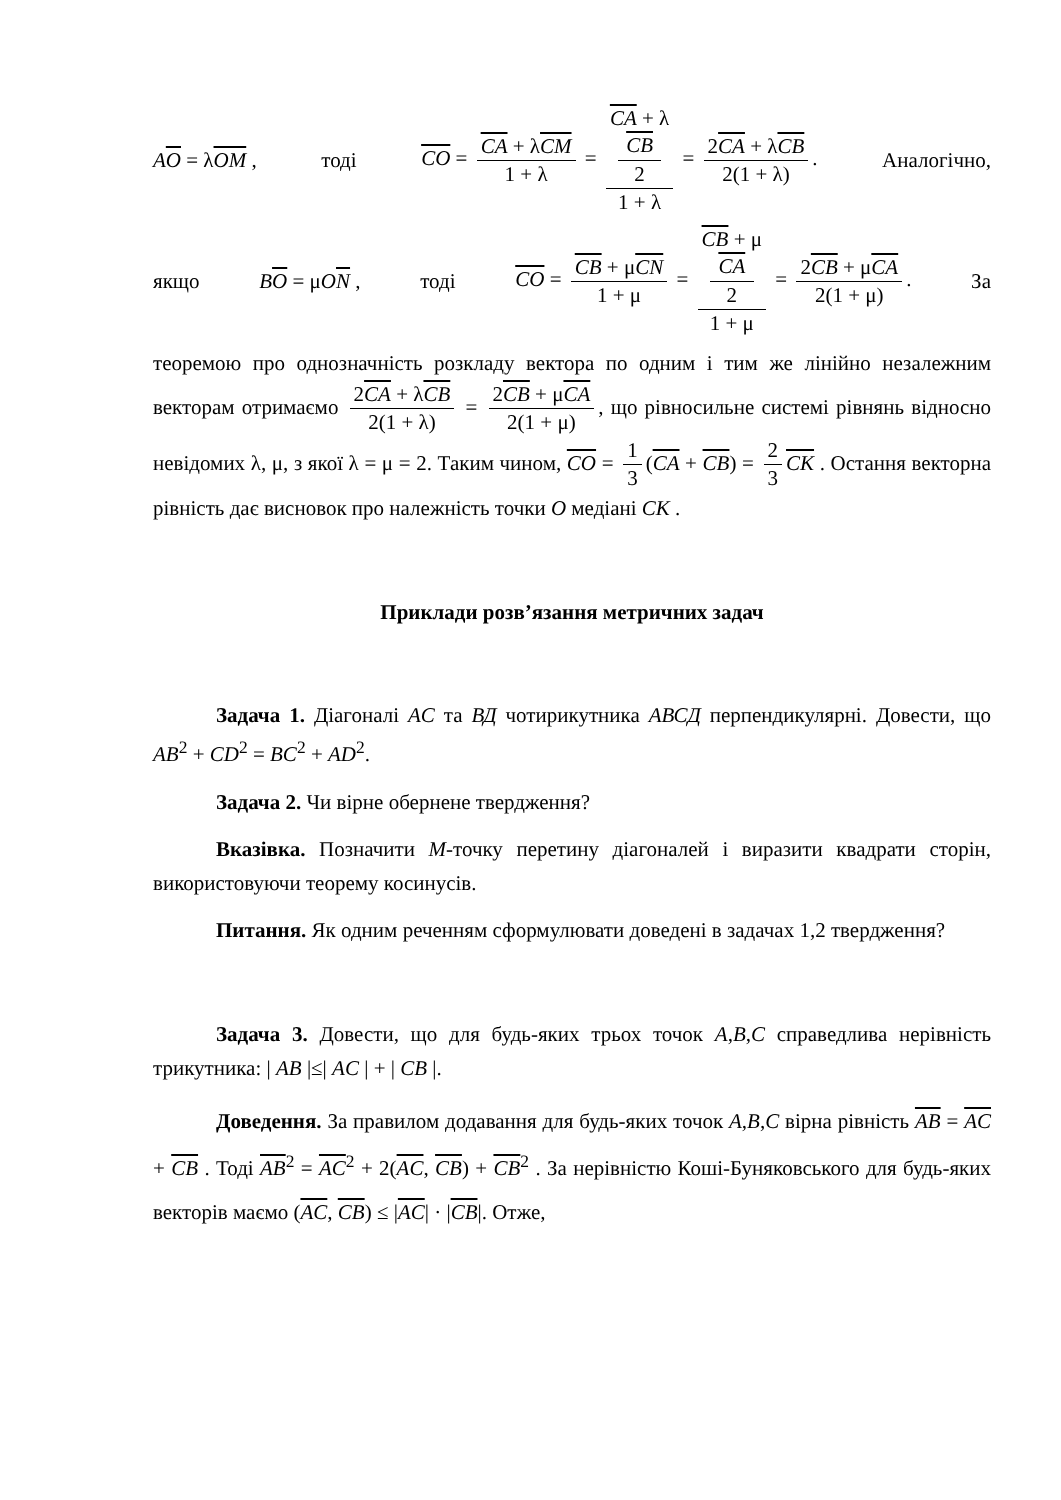AO = λOM , тоді CO = CA + λCM 1 + λ = CA + λ
CB
2 1 + λ = 2CA + λCB 2(1 + λ). Аналогічно,
якщо BO = μON , тоді CO = CB + μCN 1 + μ = CB + μ
CA
2 1 + μ = 2CB + μCA 2(1 + μ). За
теоремою про однозначність розкладу вектора по одним і тим же лінійно незалежним векторам отримаємо 2CA + λCB 2(1 + λ) = 2CB + μCA 2(1 + μ), що рівносильне системі рівнянь відносно невідомих λ, μ, з якої λ = μ = 2. Таким чином, CO = 1 3 (CA + CB) = 2 3 CK . Остання векторна рівність дає висновок про належність точки O медіані CK .
Приклади розв’язання метричних задач
Задача 1. Діагоналі AC та ВД чотирикутника АВСД перпендикулярні. Довести, що AB<sup>2</sup> + CD<sup>2</sup> = BC<sup>2</sup> + AD<sup>2</sup>.
Задача 2. Чи вірне обернене твердження?
Вказівка. Позначити М-точку перетину діагоналей і виразити квадрати сторін, використовуючи теорему косинусів.
Питання. Як одним реченням сформулювати доведені в задачах 1,2 твердження?
Задача 3. Довести, що для будь-яких трьох точок A,B,C справедлива нерівність трикутника: | AB |≤| AC | + | CB |.
Доведення. За правилом додавання для будь-яких точок A,B,C вірна рівність AB = AC + CB . Тоді AB<sup>2</sup> = AC<sup>2</sup> + 2(AC, CB) + CB<sup>2</sup> . За нерівністю Коші-Буняковського для будь-яких векторів маємо (AC, CB) ≤ |AC| · |CB|. Отже,